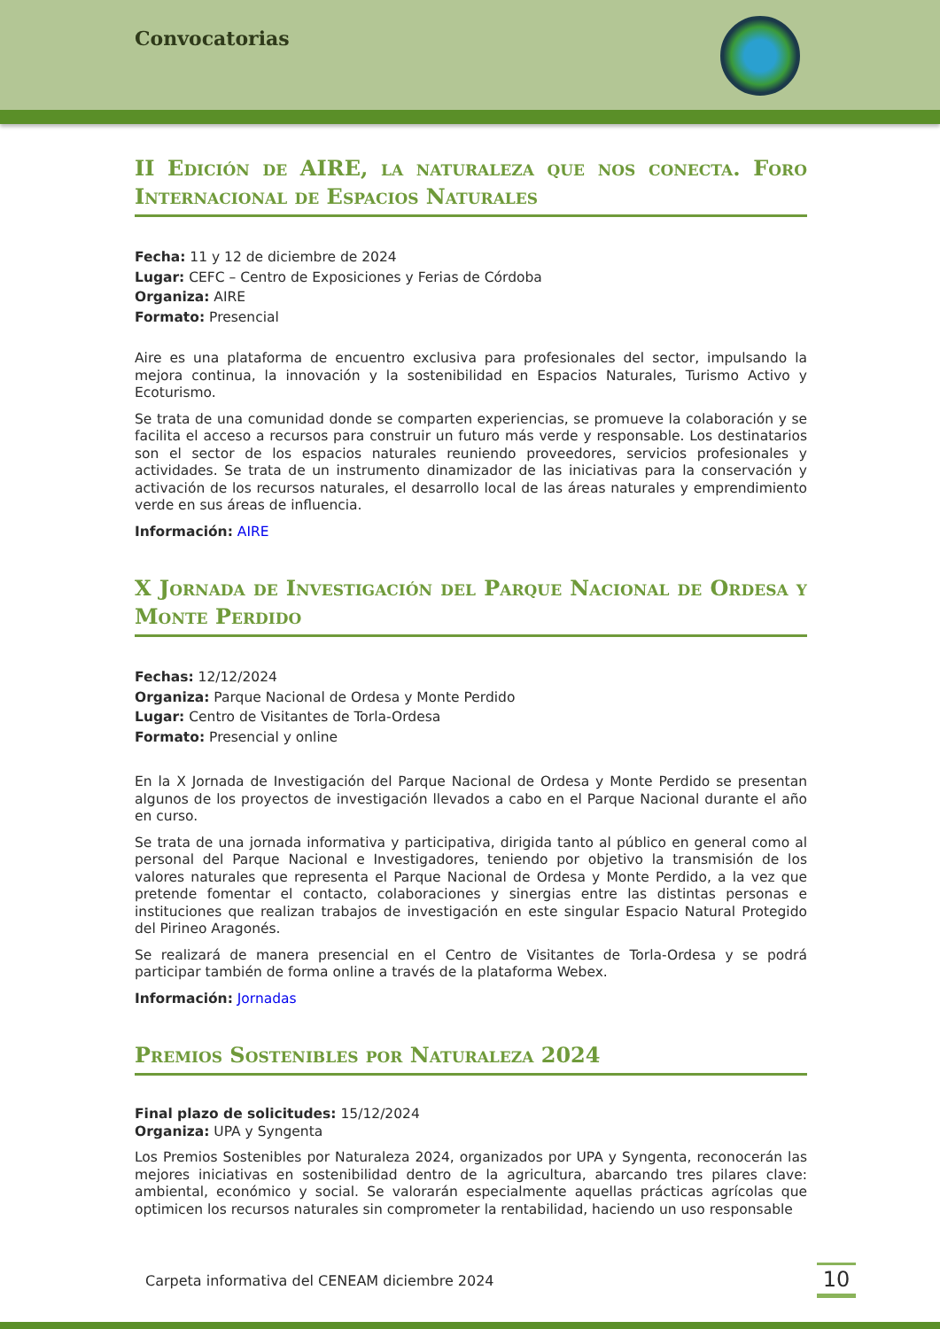Convocatorias
II Edición de AIRE, la naturaleza que nos conecta. Foro Internacional de Espacios Naturales
Fecha: 11 y 12 de diciembre de 2024
Lugar: CEFC – Centro de Exposiciones y Ferias de Córdoba
Organiza: AIRE
Formato: Presencial
Aire es una plataforma de encuentro exclusiva para profesionales del sector, impulsando la mejora continua, la innovación y la sostenibilidad en Espacios Naturales, Turismo Activo y Ecoturismo.
Se trata de una comunidad donde se comparten experiencias, se promueve la colaboración y se facilita el acceso a recursos para construir un futuro más verde y responsable. Los destinatarios son el sector de los espacios naturales reuniendo proveedores, servicios profesionales y actividades. Se trata de un instrumento dinamizador de las iniciativas para la conservación y activación de los recursos naturales, el desarrollo local de las áreas naturales y emprendimiento verde en sus áreas de influencia.
Información: AIRE
X Jornada de Investigación del Parque Nacional de Ordesa y Monte Perdido
Fechas: 12/12/2024
Organiza: Parque Nacional de Ordesa y Monte Perdido
Lugar: Centro de Visitantes de Torla-Ordesa
Formato: Presencial y online
En la X Jornada de Investigación del Parque Nacional de Ordesa y Monte Perdido se presentan algunos de los proyectos de investigación llevados a cabo en el Parque Nacional durante el año en curso.
Se trata de una jornada informativa y participativa, dirigida tanto al público en general como al personal del Parque Nacional e Investigadores, teniendo por objetivo la transmisión de los valores naturales que representa el Parque Nacional de Ordesa y Monte Perdido, a la vez que pretende fomentar el contacto, colaboraciones y sinergias entre las distintas personas e instituciones que realizan trabajos de investigación en este singular Espacio Natural Protegido del Pirineo Aragonés.
Se realizará de manera presencial en el Centro de Visitantes de Torla-Ordesa y se podrá participar también de forma online a través de la plataforma Webex.
Información: Jornadas
Premios Sostenibles por Naturaleza 2024
Final plazo de solicitudes: 15/12/2024
Organiza: UPA y Syngenta
Los Premios Sostenibles por Naturaleza 2024, organizados por UPA y Syngenta, reconocerán las mejores iniciativas en sostenibilidad dentro de la agricultura, abarcando tres pilares clave: ambiental, económico y social. Se valorarán especialmente aquellas prácticas agrícolas que optimicen los recursos naturales sin comprometer la rentabilidad, haciendo un uso responsable
Carpeta informativa del CENEAM diciembre 2024
10